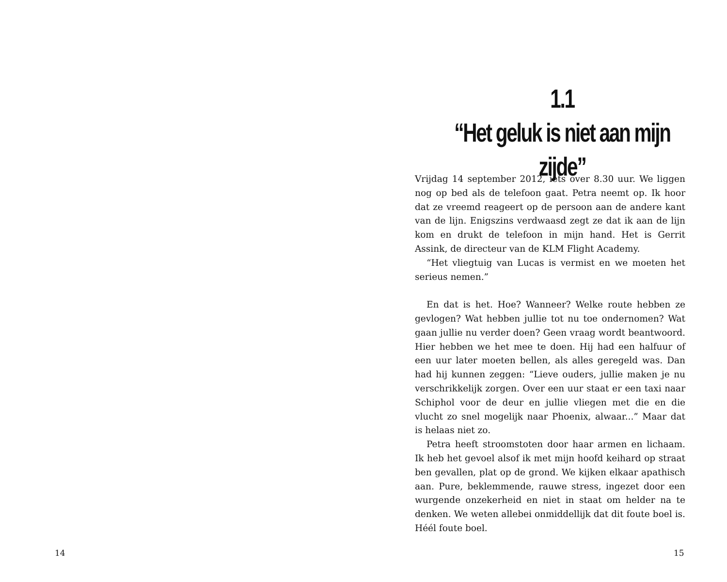14
1.1
“Het geluk is niet aan mijn zijde”
Vrijdag 14 september 2012, iets over 8.30 uur. We liggen nog op bed als de telefoon gaat. Petra neemt op. Ik hoor dat ze vreemd reageert op de persoon aan de andere kant van de lijn. Enigszins verdwaasd zegt ze dat ik aan de lijn kom en drukt de telefoon in mijn hand. Het is Gerrit Assink, de directeur van de KLM Flight Academy.
“Het vliegtuig van Lucas is vermist en we moeten het serieus nemen.”
En dat is het. Hoe? Wanneer? Welke route hebben ze gevlogen? Wat hebben jullie tot nu toe ondernomen? Wat gaan jullie nu verder doen? Geen vraag wordt beantwoord. Hier hebben we het mee te doen. Hij had een halfuur of een uur later moeten bellen, als alles geregeld was. Dan had hij kunnen zeggen: “Lieve ouders, jullie maken je nu verschrikkelijk zorgen. Over een uur staat er een taxi naar Schiphol voor de deur en jullie vliegen met die en die vlucht zo snel mogelijk naar Phoenix, alwaar...” Maar dat is helaas niet zo.
Petra heeft stroomstoten door haar armen en lichaam. Ik heb het gevoel alsof ik met mijn hoofd keihard op straat ben gevallen, plat op de grond. We kijken elkaar apathisch aan. Pure, beklemmende, rauwe stress, ingezet door een wurgende onzekerheid en niet in staat om helder na te denken. We weten allebei onmiddellijk dat dit foute boel is. Héél foute boel.
15